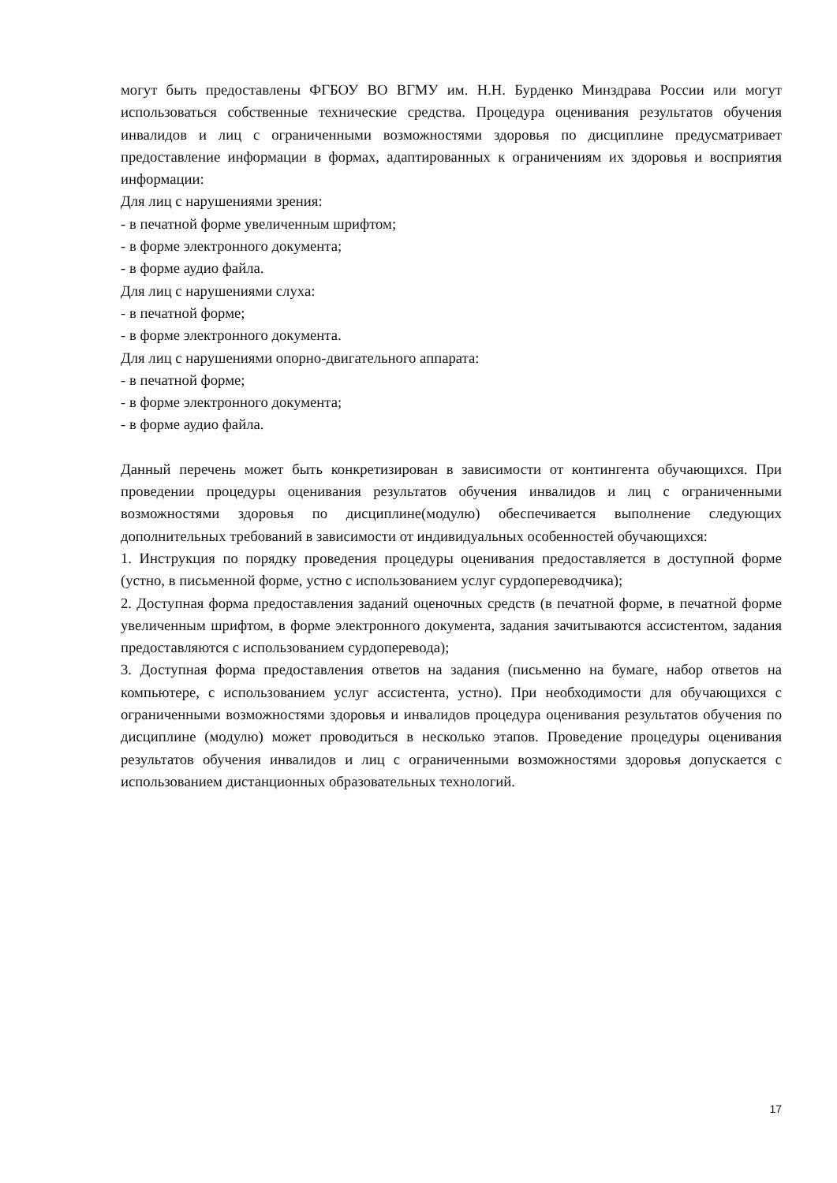могут быть предоставлены ФГБОУ ВО ВГМУ им. Н.Н. Бурденко Минздрава России или могут использоваться собственные технические средства. Процедура оценивания результатов обучения инвалидов и лиц с ограниченными возможностями здоровья по дисциплине предусматривает предоставление информации в формах, адаптированных к ограничениям их здоровья и восприятия информации:
Для лиц с нарушениями зрения:
- в печатной форме увеличенным шрифтом;
- в форме электронного документа;
- в форме аудио файла.
Для лиц с нарушениями слуха:
- в печатной форме;
- в форме электронного документа.
Для лиц с нарушениями опорно-двигательного аппарата:
- в печатной форме;
- в форме электронного документа;
- в форме аудио файла.
Данный перечень может быть конкретизирован в зависимости от контингента обучающихся. При проведении процедуры оценивания результатов обучения инвалидов и лиц с ограниченными возможностями здоровья по дисциплине(модулю) обеспечивается выполнение следующих дополнительных требований в зависимости от индивидуальных особенностей обучающихся:
1. Инструкция по порядку проведения процедуры оценивания предоставляется в доступной форме (устно, в письменной форме, устно с использованием услуг сурдопереводчика);
2. Доступная форма предоставления заданий оценочных средств (в печатной форме, в печатной форме увеличенным шрифтом, в форме электронного документа, задания зачитываются ассистентом, задания предоставляются с использованием сурдоперевода);
3. Доступная форма предоставления ответов на задания (письменно на бумаге, набор ответов на компьютере, с использованием услуг ассистента, устно). При необходимости для обучающихся с ограниченными возможностями здоровья и инвалидов процедура оценивания результатов обучения по дисциплине (модулю) может проводиться в несколько этапов. Проведение процедуры оценивания результатов обучения инвалидов и лиц с ограниченными возможностями здоровья допускается с использованием дистанционных образовательных технологий.
17